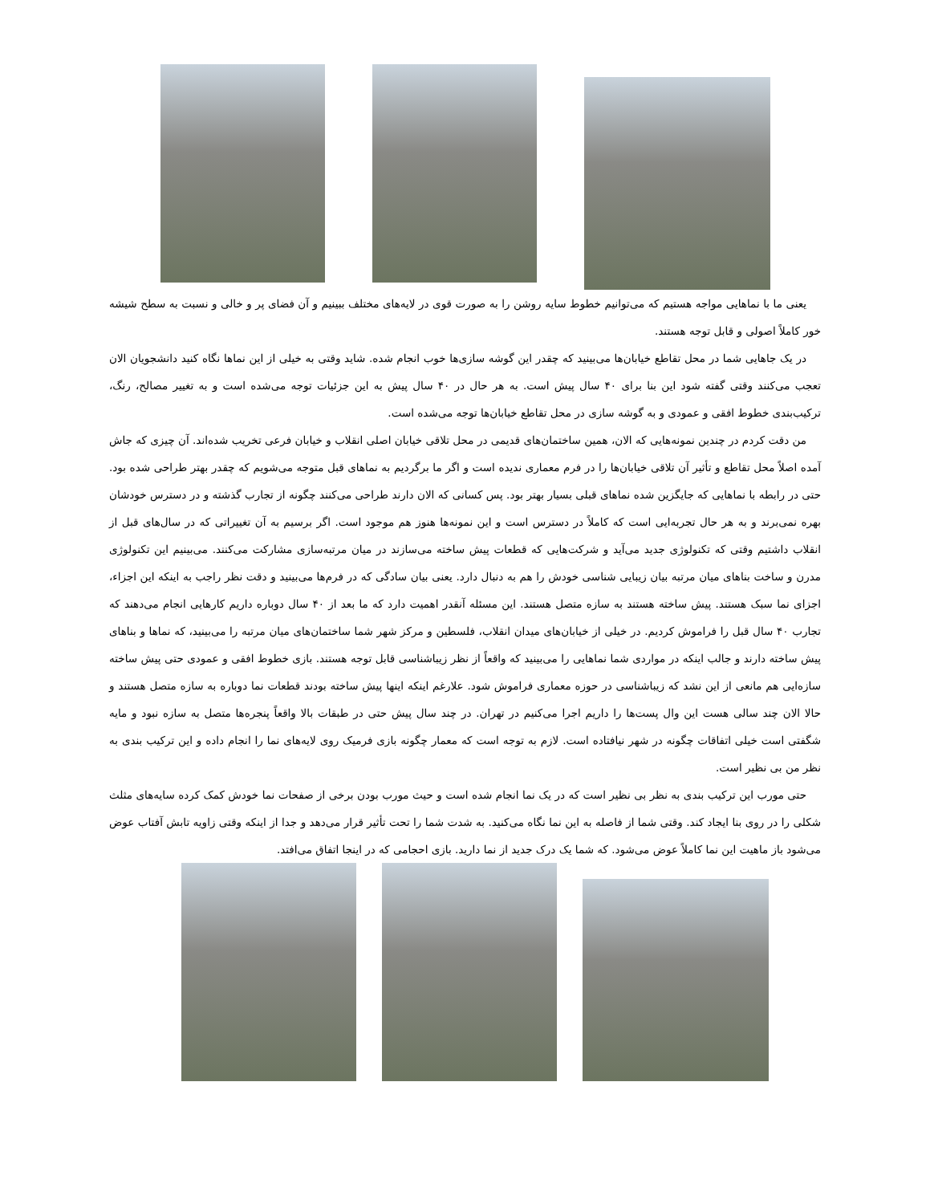یعنی ما با نماهایی مواجه هستیم که می‌توانیم خطوط سایه روشن را به صورت قوی در لایه‌های مختلف ببینیم و آن فضای پر و خالی و نسبت به سطح شیشه خور کاملاً اصولی و قابل توجه هستند.
در یک جاهایی شما در محل تقاطع خیابان‌ها می‌بینید که چقدر این گوشه سازی‌ها خوب انجام شده. شاید وقتی به خیلی از این نماها نگاه کنید دانشجویان الان تعجب می‌کنند وقتی گفته شود این بنا برای ۴۰ سال پیش است. به هر حال در ۴۰ سال پیش به این جزئیات توجه می‌شده است و به تغییر مصالح، رنگ، ترکیب‌بندی خطوط افقی و عمودی و به گوشه سازی در محل تقاطع خیابان‌ها توجه می‌شده است.
من دقت کردم در چندین نمونه‌هایی که الان، همین ساختمان‌های قدیمی در محل تلاقی خیابان اصلی انقلاب و خیابان فرعی تخریب شده‌اند. آن چیزی که جاش آمده اصلاً محل تقاطع و تأثیر آن تلاقی خیابان‌ها را در فرم معماری ندیده است و اگر ما برگردیم به نماهای قبل متوجه می‌شویم که چقدر بهتر طراحی شده بود. حتی در رابطه با نماهایی که جایگزین شده نماهای قبلی بسیار بهتر بود. پس کسانی که الان دارند طراحی می‌کنند چگونه از تجارب گذشته و در دسترس خودشان بهره نمی‌برند و به هر حال تجربه‌ایی است که کاملاً در دسترس است و این نمونه‌ها هنوز هم موجود است. اگر برسیم به آن تغییراتی که در سال‌های قبل از انقلاب داشتیم وقتی که تکنولوژی جدید می‌آید و شرکت‌هایی که قطعات پیش ساخته می‌سازند در میان مرتبه‌سازی مشارکت می‌کنند. می‌بینیم این تکنولوژی مدرن و ساخت بناهای میان مرتبه بیان زیبایی شناسی خودش را هم به دنبال دارد. یعنی بیان سادگی که در فرم‌ها می‌بینید و دقت نظر راجب به اینکه این اجزاء، اجزای نما سبک هستند. پیش ساخته هستند به سازه متصل هستند. این مسئله آنقدر اهمیت دارد که ما بعد از ۴۰ سال دوباره داریم کارهایی انجام می‌دهند که تجارب ۴۰ سال قبل را فراموش کردیم. در خیلی از خیابان‌های میدان انقلاب، فلسطین و مرکز شهر شما ساختمان‌های میان مرتبه را می‌بینید، که نماها و بناهای پیش ساخته دارند و جالب اینکه در مواردی شما نماهایی را می‌بینید که واقعاً از نظر زیباشناسی قابل توجه هستند. بازی خطوط افقی و عمودی حتی پیش ساخته سازه‌ایی هم مانعی از این نشد که زیباشناسی در حوزه معماری فراموش شود. علارغم اینکه اینها پیش ساخته بودند قطعات نما دوباره به سازه متصل هستند و حالا الان چند سالی هست این وال پست‌ها را داریم اجرا می‌کنیم در تهران. در چند سال پیش حتی در طبقات بالا واقعاً پنجره‌ها متصل به سازه نبود و مایه شگفتی است خیلی اتفاقات چگونه در شهر نیافتاده است. لازم به توجه است که معمار چگونه بازی فرمیک روی لایه‌های نما را انجام داده و این ترکیب بندی به نظر من بی نظیر است.
حتی مورب این ترکیب بندی به نظر بی نظیر است که در یک نما انجام شده است و حیث مورب بودن برخی از صفحات نما خودش کمک کرده سایه‌های مثلث شکلی را در روی بنا ایجاد کند. وقتی شما از فاصله به این نما نگاه می‌کنید. به شدت شما را تحت تأثیر قرار می‌دهد و جدا از اینکه وقتی زاویه تابش آفتاب عوض می‌شود باز ماهیت این نما کاملاً عوض می‌شود. که شما یک درک جدید از نما دارید. بازی احجامی که در اینجا اتفاق می‌افتد.